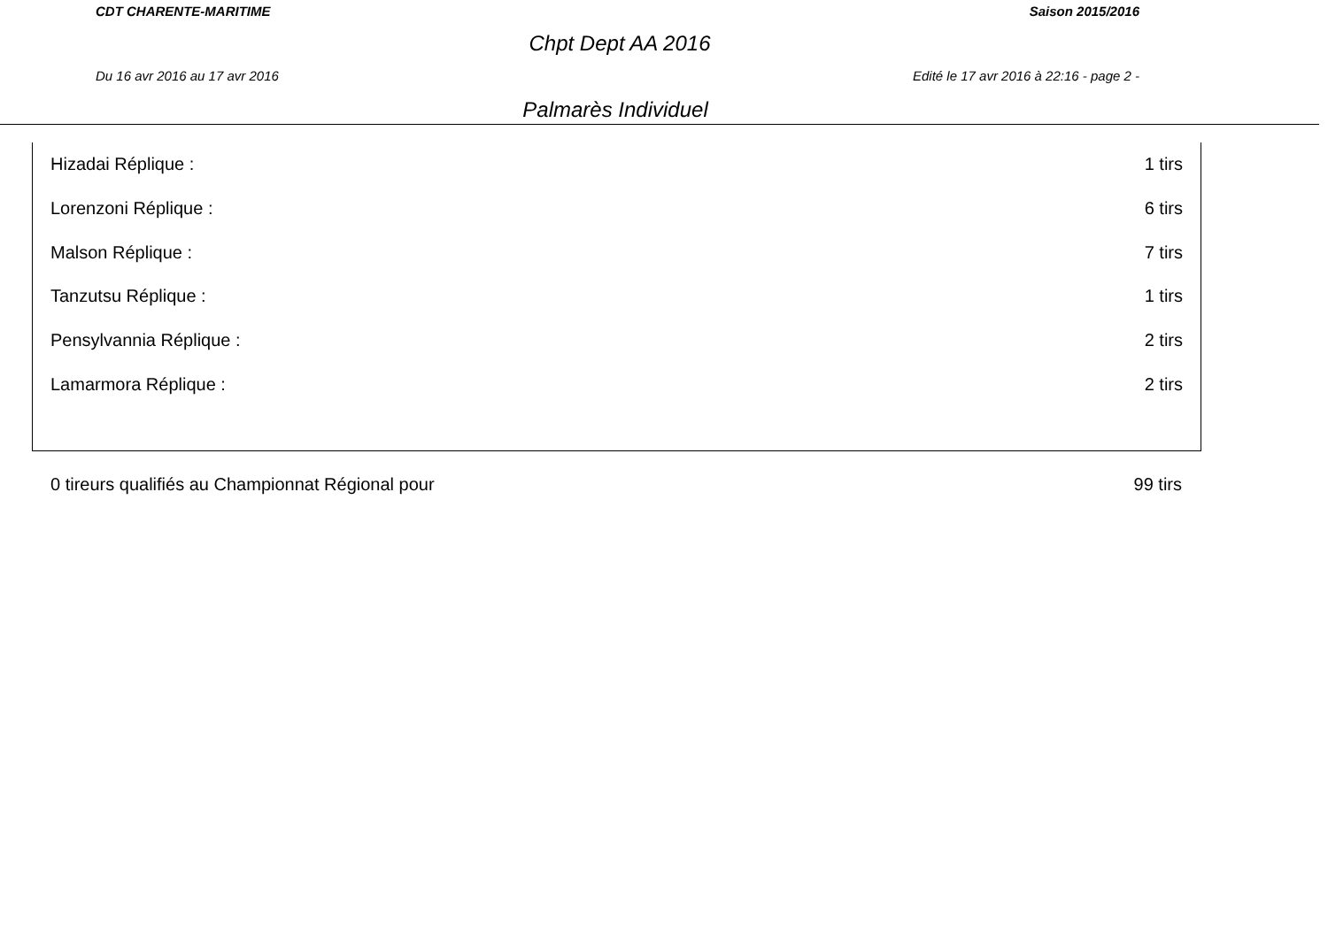CDT CHARENTE-MARITIME Saison 2015/2016
Chpt Dept AA 2016
Du 16 avr 2016 au 17 avr 2016 Edité le 17 avr 2016 à 22:16 - page 2 -
Palmarès Individuel
| Hizadai Réplique : | 1 tirs |
| Lorenzoni Réplique : | 6 tirs |
| Malson Réplique : | 7 tirs |
| Tanzutsu Réplique : | 1 tirs |
| Pensylvannia Réplique : | 2 tirs |
| Lamarmora Réplique : | 2 tirs |
0 tireurs qualifiés au Championnat Régional pour 99 tirs